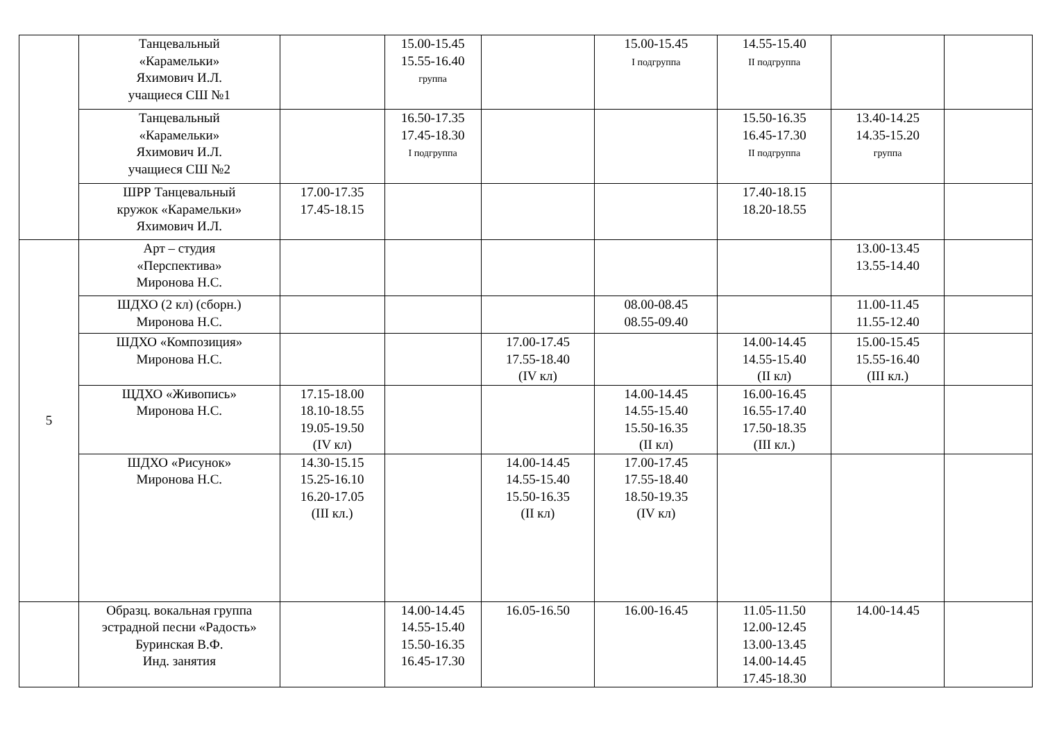| | Танцевальный «Карамельки» Яхимович И.Л. учащиеся СШ №1 | | 15.00-15.45 15.55-16.40 группа | | 15.00-15.45 I подгруппа | 14.55-15.40 II подгруппа | | |
| | Танцевальный «Карамельки» Яхимович И.Л. учащиеся СШ №2 | | 16.50-17.35 17.45-18.30 I подгруппа | | | 15.50-16.35 16.45-17.30 II подгруппа | 13.40-14.25 14.35-15.20 группа | |
| | ШРР Танцевальный кружок «Карамельки» Яхимович И.Л. | 17.00-17.35 17.45-18.15 | | | | 17.40-18.15 18.20-18.55 | | |
| 5 | Арт – студия «Перспектива» Миронова Н.С. | | | | | | 13.00-13.45 13.55-14.40 | |
| | ШДХО (2 кл) (сборн.) Миронова Н.С. | | | | 08.00-08.45 08.55-09.40 | | 11.00-11.45 11.55-12.40 | |
| | ШДХО «Композиция» Миронова Н.С. | | | 17.00-17.45 17.55-18.40 (IV кл) | | 14.00-14.45 14.55-15.40 (II кл) | 15.00-15.45 15.55-16.40 (III кл.) | |
| | ЩДХО «Живопись» Миронова Н.С. | 17.15-18.00 18.10-18.55 19.05-19.50 (IV кл) | | | 14.00-14.45 14.55-15.40 15.50-16.35 (II кл) | 16.00-16.45 16.55-17.40 17.50-18.35 (III кл.) | | |
| | ШДХО «Рисунок» Миронова Н.С. | 14.30-15.15 15.25-16.10 16.20-17.05 (III кл.) | | 14.00-14.45 14.55-15.40 15.50-16.35 (II кл) | 17.00-17.45 17.55-18.40 18.50-19.35 (IV кл) | | | |
| | Образц. вокальная группа эстрадной песни «Радость» Буринская В.Ф. Инд. занятия | | 14.00-14.45 14.55-15.40 15.50-16.35 16.45-17.30 | 16.05-16.50 | 16.00-16.45 | 11.05-11.50 12.00-12.45 13.00-13.45 14.00-14.45 17.45-18.30 | 14.00-14.45 | |